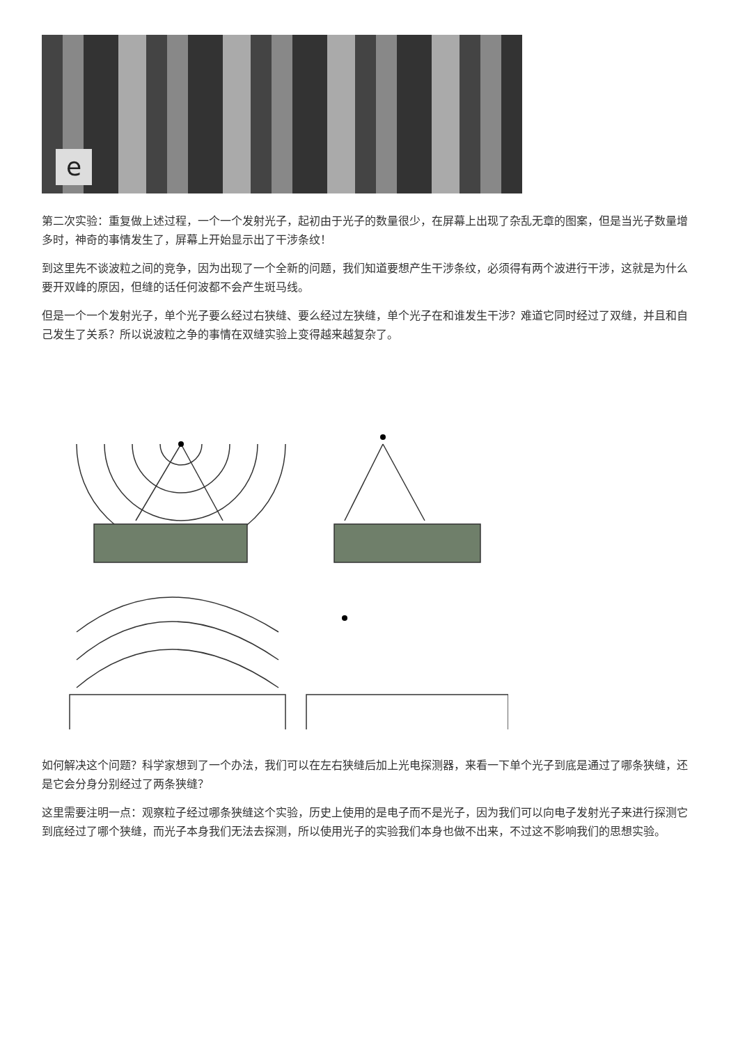e
第二次实验：重复做上述过程，一个一个发射光子，起初由于光子的数量很少，在屏幕上出现了杂乱无章的图案，但是当光子数量增多时，神奇的事情发生了，屏幕上开始显示出了干涉条纹！
到这里先不谈波粒之间的竞争，因为出现了一个全新的问题，我们知道要想产生干涉条纹，必须得有两个波进行干涉，这就是为什么要开双峰的原因，但缝的话任何波都不会产生斑马线。
但是一个一个发射光子，单个光子要么经过右狭缝、要么经过左狭缝，单个光子在和谁发生干涉？难道它同时经过了双缝，并且和自己发生了关系？所以说波粒之争的事情在双缝实验上变得越来越复杂了。
如何解决这个问题？科学家想到了一个办法，我们可以在左右狭缝后加上光电探测器，来看一下单个光子到底是通过了哪条狭缝，还是它会分身分别经过了两条狭缝？
这里需要注明一点：观察粒子经过哪条狭缝这个实验，历史上使用的是电子而不是光子，因为我们可以向电子发射光子来进行探测它到底经过了哪个狭缝，而光子本身我们无法去探测，所以使用光子的实验我们本身也做不出来，不过这不影响我们的思想实验。